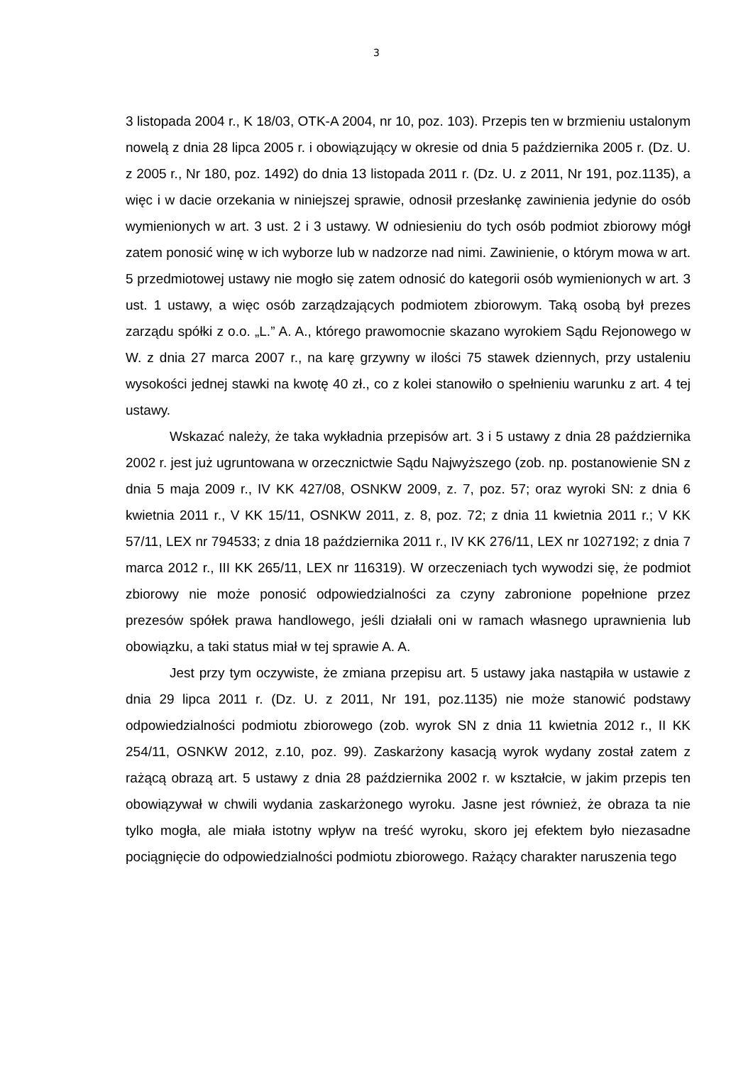3
3 listopada 2004 r., K 18/03, OTK-A 2004, nr 10, poz. 103). Przepis ten w brzmieniu ustalonym nowelą z dnia 28 lipca 2005 r. i obowiązujący w okresie od dnia 5 października 2005 r. (Dz. U. z 2005 r., Nr 180, poz. 1492) do dnia 13 listopada 2011 r. (Dz. U. z 2011, Nr 191, poz.1135), a więc i w dacie orzekania w niniejszej sprawie, odnosił przesłankę zawinienia jedynie do osób wymienionych w art. 3 ust. 2 i 3 ustawy. W odniesieniu do tych osób podmiot zbiorowy mógł zatem ponosić winę w ich wyborze lub w nadzorze nad nimi. Zawinienie, o którym mowa w art. 5 przedmiotowej ustawy nie mogło się zatem odnosić do kategorii osób wymienionych w art. 3 ust. 1 ustawy, a więc osób zarządzających podmiotem zbiorowym. Taką osobą był prezes zarządu spółki z o.o. „L.” A. A., którego prawomocnie skazano wyrokiem Sądu Rejonowego w W. z dnia 27 marca 2007 r., na karę grzywny w ilości 75 stawek dziennych, przy ustaleniu wysokości jednej stawki na kwotę 40 zł., co z kolei stanowiło o spełnieniu warunku z art. 4 tej ustawy.
Wskazać należy, że taka wykładnia przepisów art. 3 i 5 ustawy z dnia 28 października 2002 r. jest już ugruntowana w orzecznictwie Sądu Najwyższego (zob. np. postanowienie SN z dnia 5 maja 2009 r., IV KK 427/08, OSNKW 2009, z. 7, poz. 57; oraz wyroki SN: z dnia 6 kwietnia 2011 r., V KK 15/11, OSNKW 2011, z. 8, poz. 72; z dnia 11 kwietnia 2011 r.; V KK 57/11, LEX nr 794533; z dnia 18 października 2011 r., IV KK 276/11, LEX nr 1027192; z dnia 7 marca 2012 r., III KK 265/11, LEX nr 116319). W orzeczeniach tych wywodzi się, że podmiot zbiorowy nie może ponosić odpowiedzialności za czyny zabronione popełnione przez prezesów spółek prawa handlowego, jeśli działali oni w ramach własnego uprawnienia lub obowiązku, a taki status miał w tej sprawie A. A.
Jest przy tym oczywiste, że zmiana przepisu art. 5 ustawy jaka nastąpiła w ustawie z dnia 29 lipca 2011 r. (Dz. U. z 2011, Nr 191, poz.1135) nie może stanowić podstawy odpowiedzialności podmiotu zbiorowego (zob. wyrok SN z dnia 11 kwietnia 2012 r., II KK 254/11, OSNKW 2012, z.10, poz. 99). Zaskarżony kasacją wyrok wydany został zatem z rażącą obrazą art. 5 ustawy z dnia 28 października 2002 r. w kształcie, w jakim przepis ten obowiązywał w chwili wydania zaskarżonego wyroku. Jasne jest również, że obraza ta nie tylko mogła, ale miała istotny wpływ na treść wyroku, skoro jej efektem było niezasadne pociągnięcie do odpowiedzialności podmiotu zbiorowego. Rażący charakter naruszenia tego